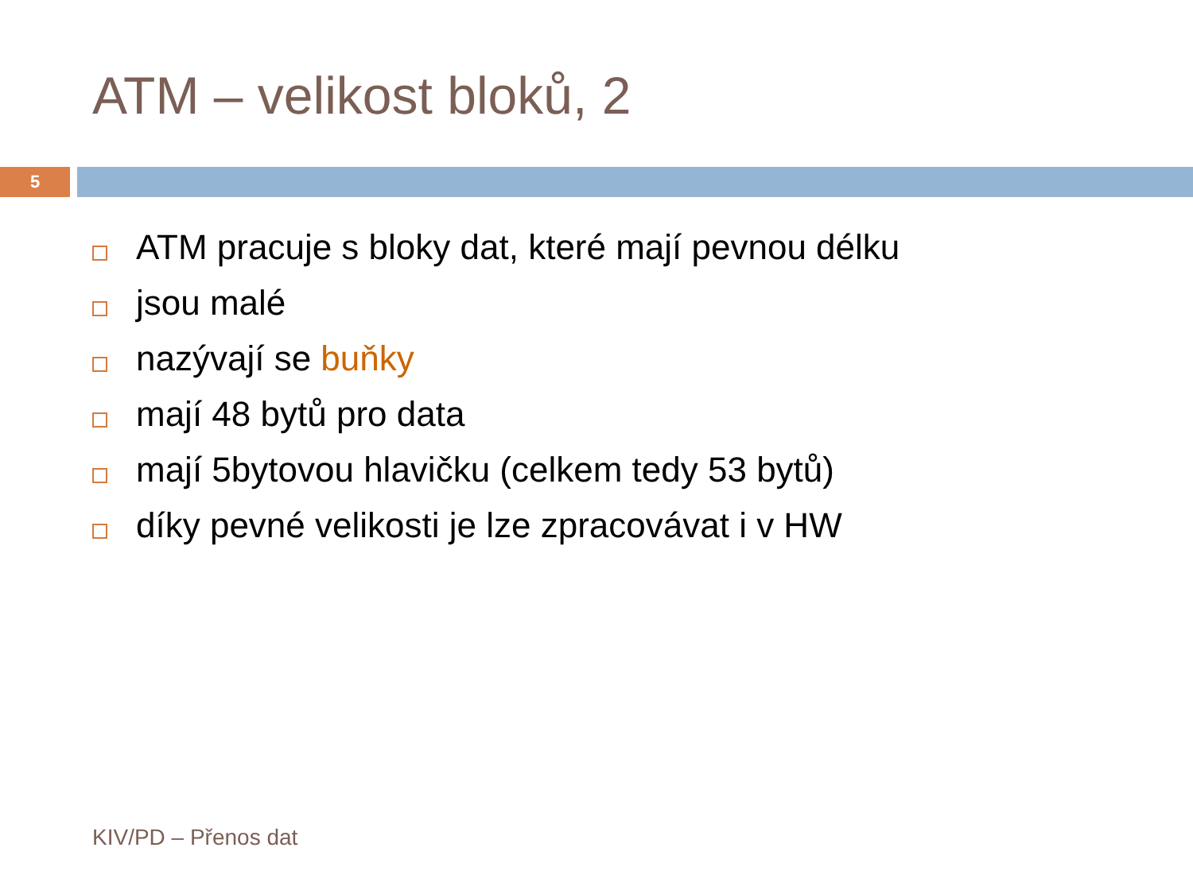ATM – velikost bloků, 2
5
ATM pracuje s bloky dat, které mají pevnou délku
jsou malé
nazývají se buňky
mají 48 bytů pro data
mají 5bytovou hlavičku (celkem tedy 53 bytů)
díky pevné velikosti je lze zpracovávat i v HW
KIV/PD – Přenos dat